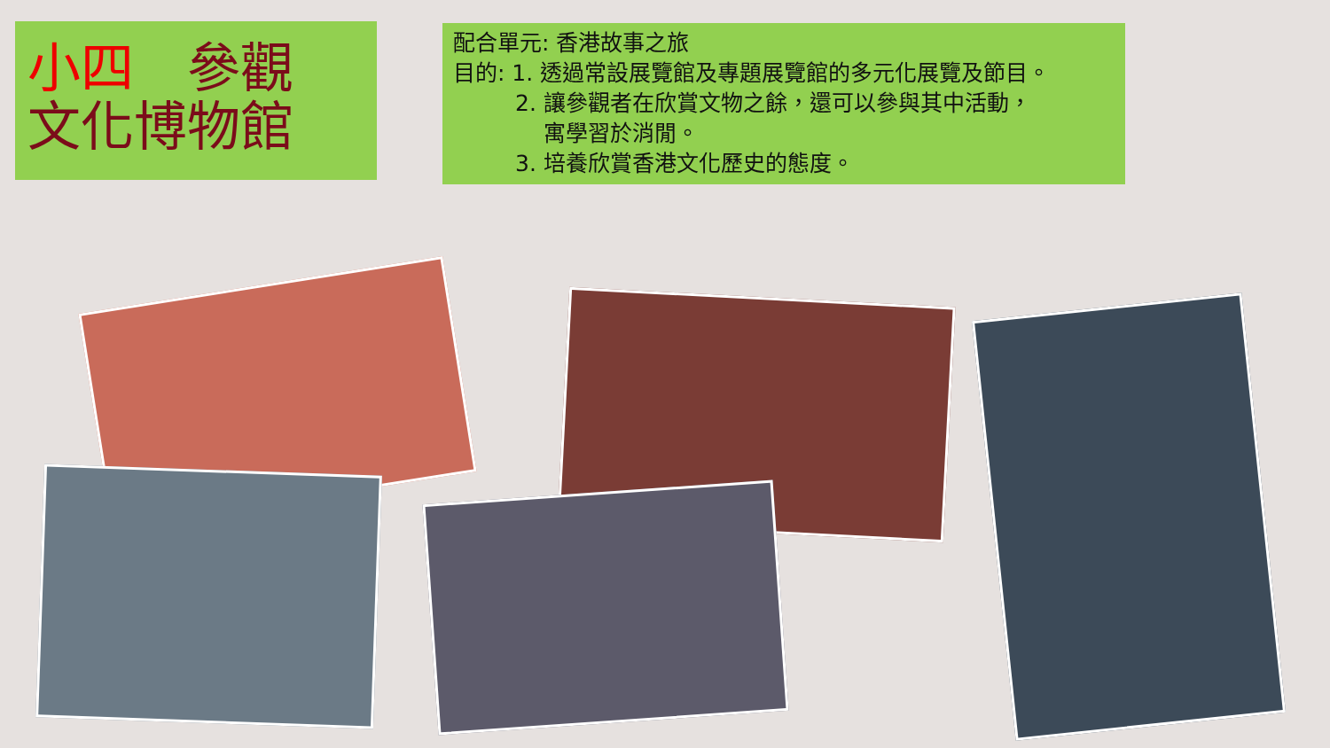小四　參觀
文化博物館
配合單元: 香港故事之旅
目的: 1. 透過常設展覽館及專題展覽館的多元化展覽及節目。
2. 讓參觀者在欣賞文物之餘，還可以參與其中活動，
寓學習於消閒。
3. 培養欣賞香港文化歷史的態度。